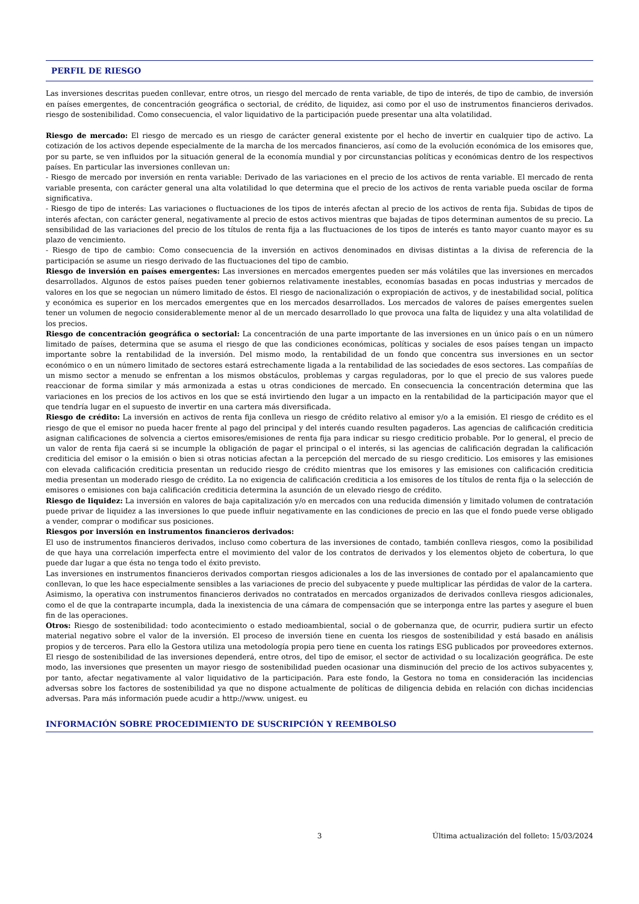PERFIL DE RIESGO
Las inversiones descritas pueden conllevar, entre otros, un riesgo del mercado de renta variable, de tipo de interés, de tipo de cambio, de inversión en países emergentes, de concentración geográfica o sectorial, de crédito, de liquidez, asi como por el uso de instrumentos financieros derivados. riesgo de sostenibilidad. Como consecuencia, el valor liquidativo de la participación puede presentar una alta volatilidad.
Riesgo de mercado: El riesgo de mercado es un riesgo de carácter general existente por el hecho de invertir en cualquier tipo de activo. La cotización de los activos depende especialmente de la marcha de los mercados financieros, así como de la evolución económica de los emisores que, por su parte, se ven influidos por la situación general de la economía mundial y por circunstancias políticas y económicas dentro de los respectivos países. En particular las inversiones conllevan un:
- Riesgo de mercado por inversión en renta variable: Derivado de las variaciones en el precio de los activos de renta variable. El mercado de renta variable presenta, con carácter general una alta volatilidad lo que determina que el precio de los activos de renta variable pueda oscilar de forma significativa.
- Riesgo de tipo de interés: Las variaciones o fluctuaciones de los tipos de interés afectan al precio de los activos de renta fija. Subidas de tipos de interés afectan, con carácter general, negativamente al precio de estos activos mientras que bajadas de tipos determinan aumentos de su precio. La sensibilidad de las variaciones del precio de los títulos de renta fija a las fluctuaciones de los tipos de interés es tanto mayor cuanto mayor es su plazo de vencimiento.
- Riesgo de tipo de cambio: Como consecuencia de la inversión en activos denominados en divisas distintas a la divisa de referencia de la participación se asume un riesgo derivado de las fluctuaciones del tipo de cambio.
Riesgo de inversión en países emergentes: Las inversiones en mercados emergentes pueden ser más volátiles que las inversiones en mercados desarrollados. Algunos de estos países pueden tener gobiernos relativamente inestables, economías basadas en pocas industrias y mercados de valores en los que se negocian un número limitado de éstos. El riesgo de nacionalización o expropiación de activos, y de inestabilidad social, política y económica es superior en los mercados emergentes que en los mercados desarrollados. Los mercados de valores de países emergentes suelen tener un volumen de negocio considerablemente menor al de un mercado desarrollado lo que provoca una falta de liquidez y una alta volatilidad de los precios.
Riesgo de concentración geográfica o sectorial: La concentración de una parte importante de las inversiones en un único país o en un número limitado de países, determina que se asuma el riesgo de que las condiciones económicas, políticas y sociales de esos países tengan un impacto importante sobre la rentabilidad de la inversión. Del mismo modo, la rentabilidad de un fondo que concentra sus inversiones en un sector económico o en un número limitado de sectores estará estrechamente ligada a la rentabilidad de las sociedades de esos sectores. Las compañías de un mismo sector a menudo se enfrentan a los mismos obstáculos, problemas y cargas reguladoras, por lo que el precio de sus valores puede reaccionar de forma similar y más armonizada a estas u otras condiciones de mercado. En consecuencia la concentración determina que las variaciones en los precios de los activos en los que se está invirtiendo den lugar a un impacto en la rentabilidad de la participación mayor que el que tendría lugar en el supuesto de invertir en una cartera más diversificada.
Riesgo de crédito: La inversión en activos de renta fija conlleva un riesgo de crédito relativo al emisor y/o a la emisión. El riesgo de crédito es el riesgo de que el emisor no pueda hacer frente al pago del principal y del interés cuando resulten pagaderos. Las agencias de calificación crediticia asignan calificaciones de solvencia a ciertos emisores/emisiones de renta fija para indicar su riesgo crediticio probable. Por lo general, el precio de un valor de renta fija caerá si se incumple la obligación de pagar el principal o el interés, si las agencias de calificación degradan la calificación crediticia del emisor o la emisión o bien si otras noticias afectan a la percepción del mercado de su riesgo crediticio. Los emisores y las emisiones con elevada calificación crediticia presentan un reducido riesgo de crédito mientras que los emisores y las emisiones con calificación crediticia media presentan un moderado riesgo de crédito. La no exigencia de calificación crediticia a los emisores de los títulos de renta fija o la selección de emisores o emisiones con baja calificación crediticia determina la asunción de un elevado riesgo de crédito.
Riesgo de liquidez: La inversión en valores de baja capitalización y/o en mercados con una reducida dimensión y limitado volumen de contratación puede privar de liquidez a las inversiones lo que puede influir negativamente en las condiciones de precio en las que el fondo puede verse obligado a vender, comprar o modificar sus posiciones.
Riesgos por inversión en instrumentos financieros derivados:
El uso de instrumentos financieros derivados, incluso como cobertura de las inversiones de contado, también conlleva riesgos, como la posibilidad de que haya una correlación imperfecta entre el movimiento del valor de los contratos de derivados y los elementos objeto de cobertura, lo que puede dar lugar a que ésta no tenga todo el éxito previsto.
Las inversiones en instrumentos financieros derivados comportan riesgos adicionales a los de las inversiones de contado por el apalancamiento que conllevan, lo que les hace especialmente sensibles a las variaciones de precio del subyacente y puede multiplicar las pérdidas de valor de la cartera.
Asimismo, la operativa con instrumentos financieros derivados no contratados en mercados organizados de derivados conlleva riesgos adicionales, como el de que la contraparte incumpla, dada la inexistencia de una cámara de compensación que se interponga entre las partes y asegure el buen fin de las operaciones.
Otros: Riesgo de sostenibilidad: todo acontecimiento o estado medioambiental, social o de gobernanza que, de ocurrir, pudiera surtir un efecto material negativo sobre el valor de la inversión. El proceso de inversión tiene en cuenta los riesgos de sostenibilidad y está basado en análisis propios y de terceros. Para ello la Gestora utiliza una metodología propia pero tiene en cuenta los ratings ESG publicados por proveedores externos. El riesgo de sostenibilidad de las inversiones dependerá, entre otros, del tipo de emisor, el sector de actividad o su localización geográfica. De este modo, las inversiones que presenten un mayor riesgo de sostenibilidad pueden ocasionar una disminución del precio de los activos subyacentes y, por tanto, afectar negativamente al valor liquidativo de la participación. Para este fondo, la Gestora no toma en consideración las incidencias adversas sobre los factores de sostenibilidad ya que no dispone actualmente de políticas de diligencia debida en relación con dichas incidencias adversas. Para más información puede acudir a http://www. unigest. eu
INFORMACIÓN SOBRE PROCEDIMIENTO DE SUSCRIPCIÓN Y REEMBOLSO
3 Última actualización del folleto: 15/03/2024